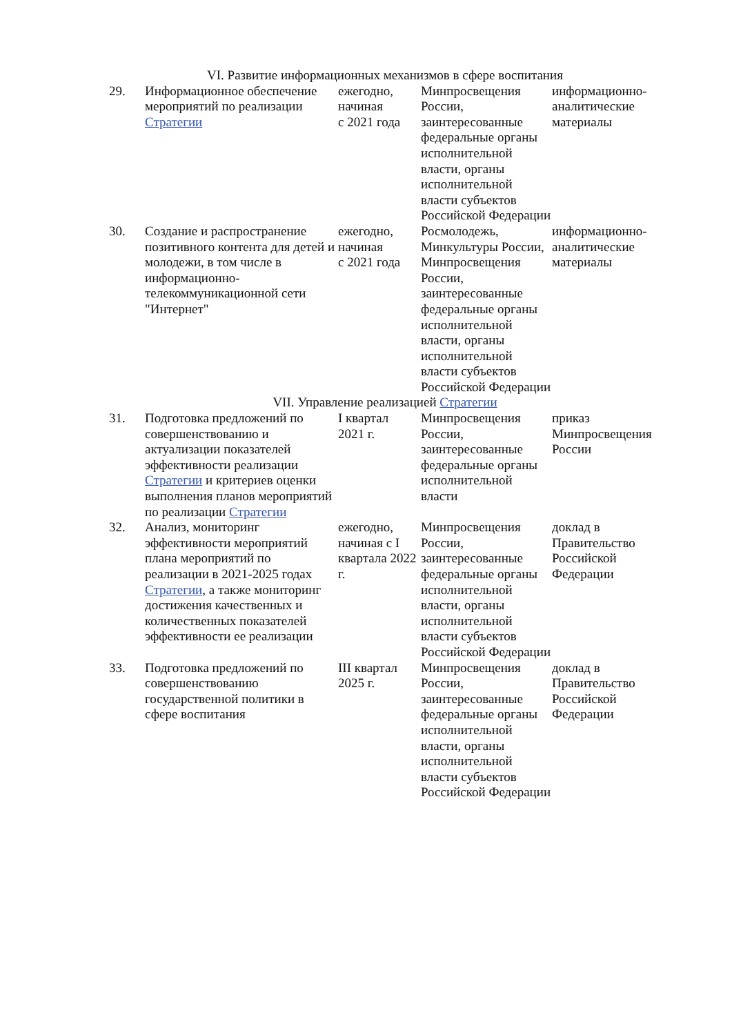| VI. Развитие информационных механизмов в сфере воспитания | | | | |
| 29. | Информационное обеспечение мероприятий по реализации Стратегии | ежегодно, начиная с 2021 года | Минпросвещения России, заинтересованные федеральные органы исполнительной власти, органы исполнительной власти субъектов Российской Федерации | информационно-аналитические материалы |
| 30. | Создание и распространение позитивного контента для детей и молодежи, в том числе в информационно-телекоммуникационной сети "Интернет" | ежегодно, начиная с 2021 года | Росмолодежь, Минкультуры России, Минпросвещения России, заинтересованные федеральные органы исполнительной власти, органы исполнительной власти субъектов Российской Федерации | информационно-аналитические материалы |
| VII. Управление реализацией Стратегии | | | | |
| 31. | Подготовка предложений по совершенствованию и актуализации показателей эффективности реализации Стратегии и критериев оценки выполнения планов мероприятий по реализации Стратегии | I квартал 2021 г. | Минпросвещения России, заинтересованные федеральные органы исполнительной власти | приказ Минпросвещения России |
| 32. | Анализ, мониторинг эффективности мероприятий плана мероприятий по реализации в 2021-2025 годах Стратегии , а также мониторинг достижения качественных и количественных показателей эффективности ее реализации | ежегодно, начиная с I квартала 2022 г. | Минпросвещения России, заинтересованные федеральные органы исполнительной власти, органы исполнительной власти субъектов Российской Федерации | доклад в Правительство Российской Федерации |
| 33. | Подготовка предложений по совершенствованию государственной политики в сфере воспитания | III квартал 2025 г. | Минпросвещения России, заинтересованные федеральные органы исполнительной власти, органы исполнительной власти субъектов Российской Федерации | доклад в Правительство Российской Федерации |